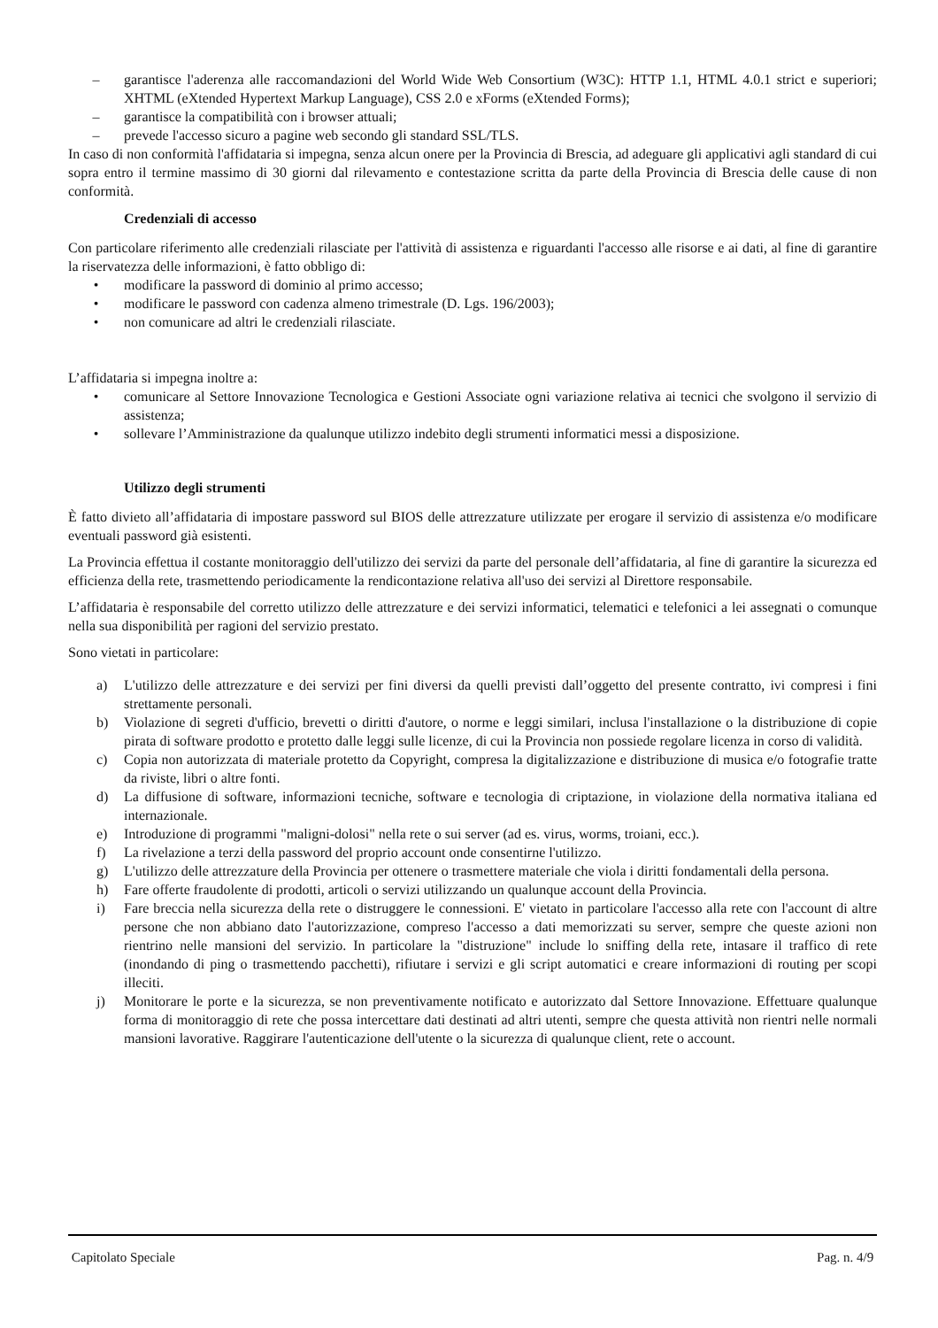– garantisce l'aderenza alle raccomandazioni del World Wide Web Consortium (W3C): HTTP 1.1, HTML 4.0.1 strict e superiori; XHTML (eXtended Hypertext Markup Language), CSS 2.0 e xForms (eXtended Forms);
– garantisce la compatibilità con i browser attuali;
– prevede l'accesso sicuro a pagine web secondo gli standard SSL/TLS.
In caso di non conformità l'affidataria si impegna, senza alcun onere per la Provincia di Brescia, ad adeguare gli applicativi agli standard di cui sopra entro il termine massimo di 30 giorni dal rilevamento e contestazione scritta da parte della Provincia di Brescia delle cause di non conformità.
Credenziali di accesso
Con particolare riferimento alle credenziali rilasciate per l'attività di assistenza e riguardanti l'accesso alle risorse e ai dati, al fine di garantire la riservatezza delle informazioni, è fatto obbligo di:
• modificare la password di dominio al primo accesso;
• modificare le password con cadenza almeno trimestrale (D. Lgs. 196/2003);
• non comunicare ad altri le credenziali rilasciate.
L’affidataria si impegna inoltre a:
• comunicare al Settore Innovazione Tecnologica e Gestioni Associate ogni variazione relativa ai tecnici che svolgono il servizio di assistenza;
• sollevare l’Amministrazione da qualunque utilizzo indebito degli strumenti informatici messi a disposizione.
Utilizzo degli strumenti
È fatto divieto all’affidataria di impostare password sul BIOS delle attrezzature utilizzate per erogare il servizio di assistenza e/o modificare eventuali password già esistenti.
La Provincia effettua il costante monitoraggio dell'utilizzo dei servizi da parte del personale dell’affidataria, al fine di garantire la sicurezza ed efficienza della rete, trasmettendo periodicamente la rendicontazione relativa all'uso dei servizi al Direttore responsabile.
L’affidataria è responsabile del corretto utilizzo delle attrezzature e dei servizi informatici, telematici e telefonici a lei assegnati o comunque nella sua disponibilità per ragioni del servizio prestato.
Sono vietati in particolare:
a) L'utilizzo delle attrezzature e dei servizi per fini diversi da quelli previsti dall’oggetto del presente contratto, ivi compresi i fini strettamente personali.
b) Violazione di segreti d'ufficio, brevetti o diritti d'autore, o norme e leggi similari, inclusa l'installazione o la distribuzione di copie pirata di software prodotto e protetto dalle leggi sulle licenze, di cui la Provincia non possiede regolare licenza in corso di validità.
c) Copia non autorizzata di materiale protetto da Copyright, compresa la digitalizzazione e distribuzione di musica e/o fotografie tratte da riviste, libri o altre fonti.
d) La diffusione di software, informazioni tecniche, software e tecnologia di criptazione, in violazione della normativa italiana ed internazionale.
e) Introduzione di programmi "maligni-dolosi" nella rete o sui server (ad es. virus, worms, troiani, ecc.).
f) La rivelazione a terzi della password del proprio account onde consentirne l'utilizzo.
g) L'utilizzo delle attrezzature della Provincia per ottenere o trasmettere materiale che viola i diritti fondamentali della persona.
h) Fare offerte fraudolente di prodotti, articoli o servizi utilizzando un qualunque account della Provincia.
i) Fare breccia nella sicurezza della rete o distruggere le connessioni. E' vietato in particolare l'accesso alla rete con l'account di altre persone che non abbiano dato l'autorizzazione, compreso l'accesso a dati memorizzati su server, sempre che queste azioni non rientrino nelle mansioni del servizio. In particolare la "distruzione" include lo sniffing della rete, intasare il traffico di rete (inondando di ping o trasmettendo pacchetti), rifiutare i servizi e gli script automatici e creare informazioni di routing per scopi illeciti.
j) Monitorare le porte e la sicurezza, se non preventivamente notificato e autorizzato dal Settore Innovazione. Effettuare qualunque forma di monitoraggio di rete che possa intercettare dati destinati ad altri utenti, sempre che questa attività non rientri nelle normali mansioni lavorative. Raggirare l'autenticazione dell'utente o la sicurezza di qualunque client, rete o account.
Capitolato Speciale Pag. n. 4/9